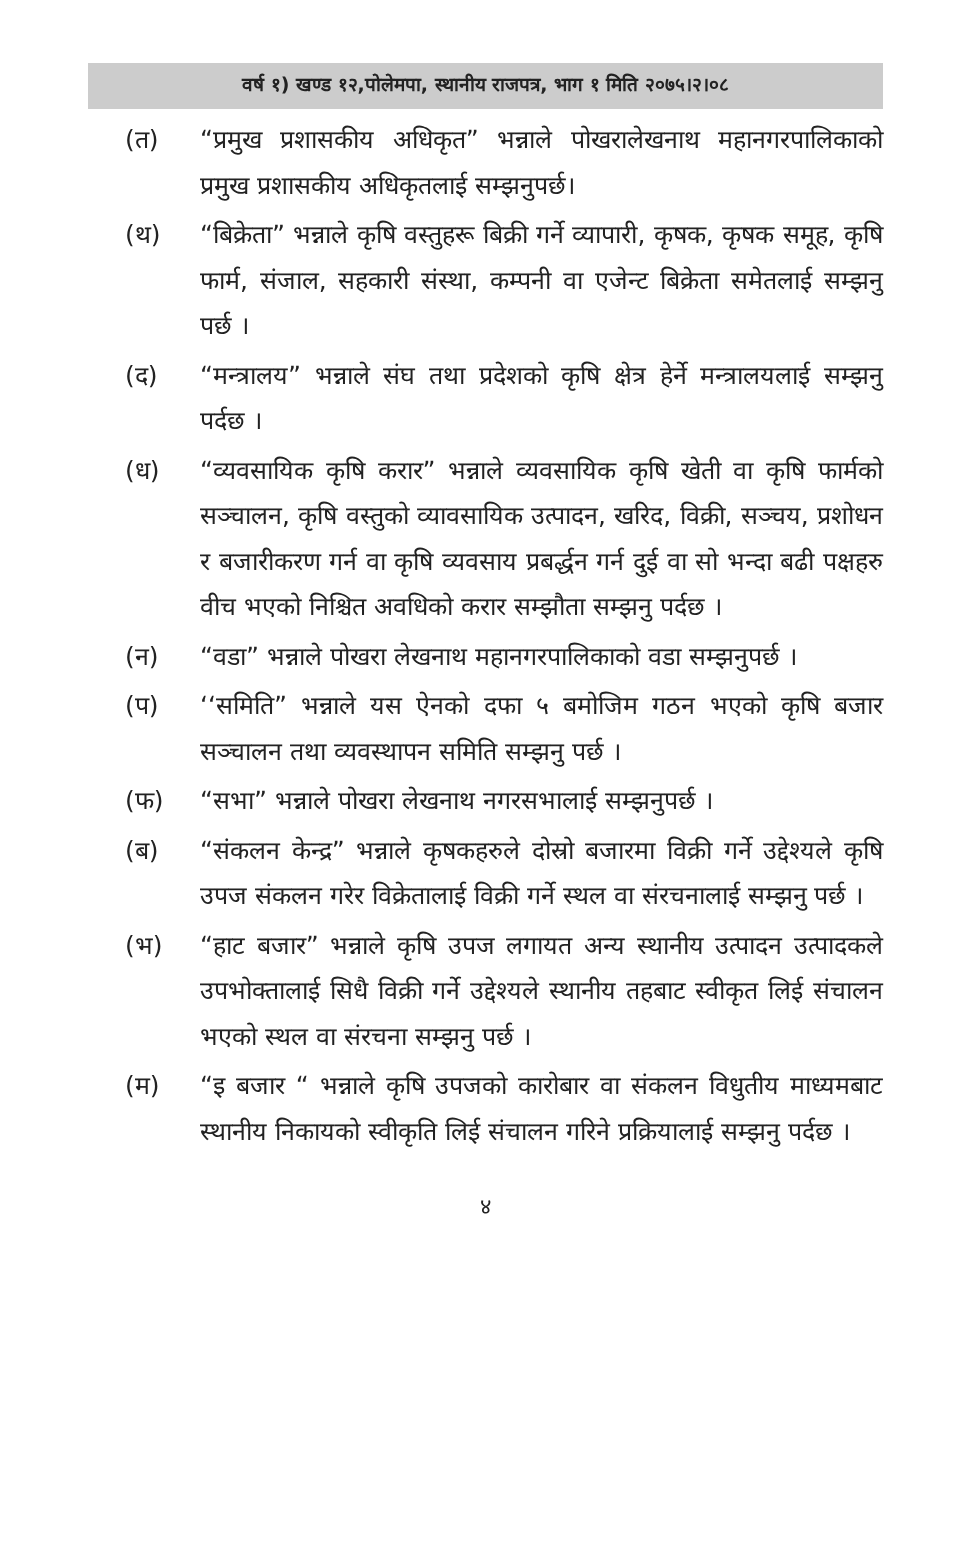वर्ष १) खण्ड १२,पोलेमपा, स्थानीय राजपत्र, भाग १ मिति २०७५।२।०८
(त) “प्रमुख प्रशासकीय अधिकृत” भन्नाले पोखरालेखनाथ महानगरपालिकाको प्रमुख प्रशासकीय अधिकृतलाई सम्झनुपर्छ।
(थ) “बिक्रेता” भन्नाले कृषि वस्तुहरू बिक्री गर्ने व्यापारी, कृषक, कृषक समूह, कृषि फार्म, संजाल, सहकारी संस्था, कम्पनी वा एजेन्ट बिक्रेता समेतलाई सम्झनु पर्छ ।
(द) “मन्त्रालय” भन्नाले संघ तथा प्रदेशको कृषि क्षेत्र हेर्ने मन्त्रालयलाई सम्झनु पर्दछ ।
(ध) “व्यवसायिक कृषि करार” भन्नाले व्यवसायिक कृषि खेती वा कृषि फार्मको सञ्चालन, कृषि वस्तुको व्यावसायिक उत्पादन, खरिद, विक्री, सञ्चय, प्रशोधन र बजारीकरण गर्न वा कृषि व्यवसाय प्रबर्द्धन गर्न दुई वा सो भन्दा बढी पक्षहरु वीच भएको निश्चित अवधिको करार सम्झौता सम्झनु पर्दछ ।
(न) “वडा” भन्नाले पोखरा लेखनाथ महानगरपालिकाको वडा सम्झनुपर्छ ।
(प) ‘‘समिति” भन्नाले यस ऐनको दफा ५ बमोजिम गठन भएको कृषि बजार सञ्चालन तथा व्यवस्थापन समिति सम्झनु पर्छ ।
(फ) “सभा” भन्नाले पोखरा लेखनाथ नगरसभालाई सम्झनुपर्छ ।
(ब) “संकलन केन्द्र” भन्नाले कृषकहरुले दोस्रो बजारमा विक्री गर्ने उद्देश्यले कृषि उपज संकलन गरेर विक्रेतालाई विक्री गर्ने स्थल वा संरचनालाई सम्झनु पर्छ ।
(भ) “हाट बजार” भन्नाले कृषि उपज लगायत अन्य स्थानीय उत्पादन उत्पादकले उपभोक्तालाई सिधै विक्री गर्ने उद्देश्यले स्थानीय तहबाट स्वीकृत लिई संचालन भएको स्थल वा संरचना सम्झनु पर्छ ।
(म) “इ बजार “ भन्नाले कृषि उपजको कारोबार वा संकलन विधुतीय माध्यमबाट स्थानीय निकायको स्वीकृति लिई संचालन गरिने प्रक्रियालाई सम्झनु पर्दछ ।
४